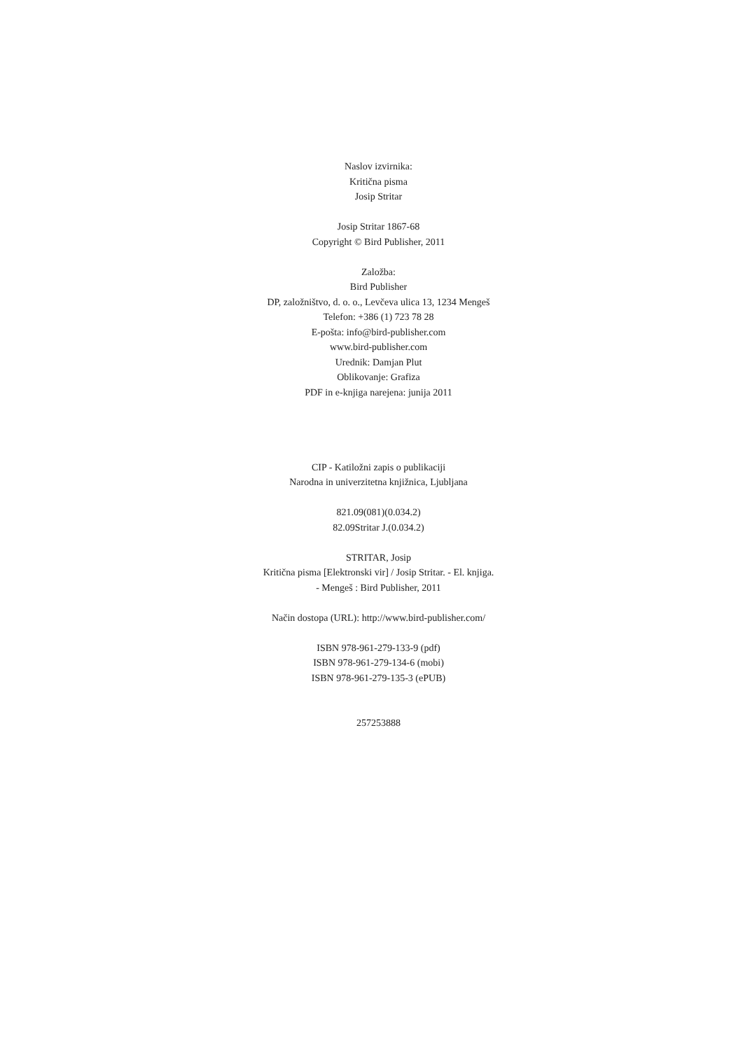Naslov izvirnika:
Kritična pisma
Josip Stritar
Josip Stritar 1867-68
Copyright © Bird Publisher, 2011
Založba:
Bird Publisher
DP, založništvo, d. o. o., Levčeva ulica 13, 1234 Mengeš
Telefon: +386 (1) 723 78 28
E-pošta: info@bird-publisher.com
www.bird-publisher.com
Urednik: Damjan Plut
Oblikovanje: Grafiza
PDF in e-knjiga narejena: junija 2011
CIP - Katiložni zapis o publikaciji
Narodna in univerzitetna knjižnica, Ljubljana
821.09(081)(0.034.2)
82.09Stritar J.(0.034.2)
STRITAR, Josip
Kritična pisma [Elektronski vir] / Josip Stritar. - El. knjiga.
- Mengeš : Bird Publisher, 2011
Način dostopa (URL): http://www.bird-publisher.com/
ISBN 978-961-279-133-9 (pdf)
ISBN 978-961-279-134-6 (mobi)
ISBN 978-961-279-135-3 (ePUB)
257253888